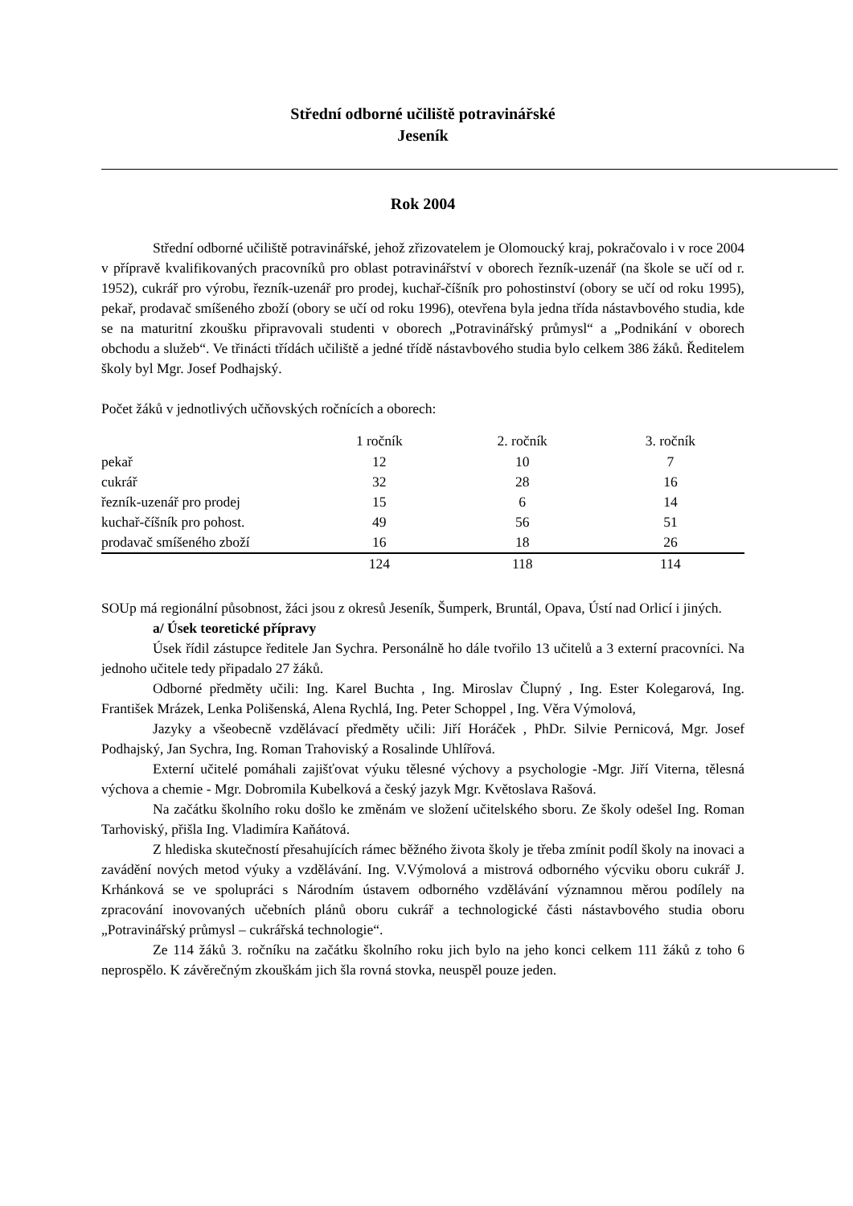Střední odborné učiliště potravinářské
Jeseník
Rok 2004
Střední odborné učiliště potravinářské, jehož zřizovatelem je Olomoucký kraj, pokračovalo i v roce 2004 v přípravě kvalifikovaných pracovníků pro oblast potravinářství v oborech řezník-uzenář (na škole se učí od r. 1952), cukrář pro výrobu, řezník-uzenář pro prodej, kuchař-číšník pro pohostinství (obory se učí od roku 1995), pekař, prodavač smíšeného zboží (obory se učí od roku 1996), otevřena byla jedna třída nástavbového studia, kde se na maturitní zkoušku připravovali studenti v oborech „Potravinářský průmysl“ a „Podnikání v oborech obchodu a služeb“. Ve třinácti třídách učiliště a jedné třídě nástavbového studia bylo celkem 386 žáků. Ředitelem školy byl Mgr. Josef Podhajský.
Počet žáků v jednotlivých učňovských ročnících a oborech:
| | 1 ročník | 2. ročník | 3. ročník |
| pekař | 12 | 10 | 7 |
| cukrář | 32 | 28 | 16 |
| řezník-uzenář pro prodej | 15 | 6 | 14 |
| kuchař-číšník pro pohost. | 49 | 56 | 51 |
| prodavač smíšeného zboží | 16 | 18 | 26 |
| | 124 | 118 | 114 |
SOUp má regionální působnost, žáci jsou z okresů Jeseník, Šumperk, Bruntál, Opava, Ústí nad Orlicí i jiných.
a/ Úsek teoretické přípravy
Úsek řídil zástupce ředitele Jan Sychra. Personálně ho dále tvořilo 13 učitelů a 3 externí pracovníci. Na jednoho učitele tedy připadalo 27 žáků.
Odborné předměty učili: Ing. Karel Buchta , Ing. Miroslav Člupný , Ing. Ester Kolegarová, Ing. František Mrázek, Lenka Polišenská, Alena Rychlá, Ing. Peter Schoppel , Ing. Věra Výmolová,
Jazyky a všeobecně vzdělávací předměty učili: Jiří Horáček , PhDr. Silvie Pernicová, Mgr. Josef Podhajský, Jan Sychra, Ing. Roman Trahoviský a Rosalinde Uhlířová.
Externí učitelé pomáhali zajišťovat výuku tělesné výchovy a psychologie -Mgr. Jiří Viterna, tělesná výchova a chemie - Mgr. Dobromila Kubelková a český jazyk Mgr. Květoslava Rašová.
Na začátku školního roku došlo ke změnám ve složení učitelského sboru. Ze školy odešel Ing. Roman Tarhoviský, přišla Ing. Vladimíra Kaňátová.
Z hlediska skutečností přesahujících rámec běžného života školy je třeba zmínit podíl školy na inovaci a zavádění nových metod výuky a vzdělávání. Ing. V.Výmolová a mistrová odborného výcviku oboru cukrář J. Krhánková se ve spolupráci s Národním ústavem odborného vzdělávání významnou měrou podílely na zpracování inovovaných učebních plánů oboru cukrář a technologické části nástavbového studia oboru „Potravinářský průmysl – cukrářská technologie“.
Ze 114 žáků 3. ročníku na začátku školního roku jich bylo na jeho konci celkem 111 žáků z toho 6 neprospělo. K závěrečným zkouškám jich šla rovná stovka, neuspěl pouze jeden.